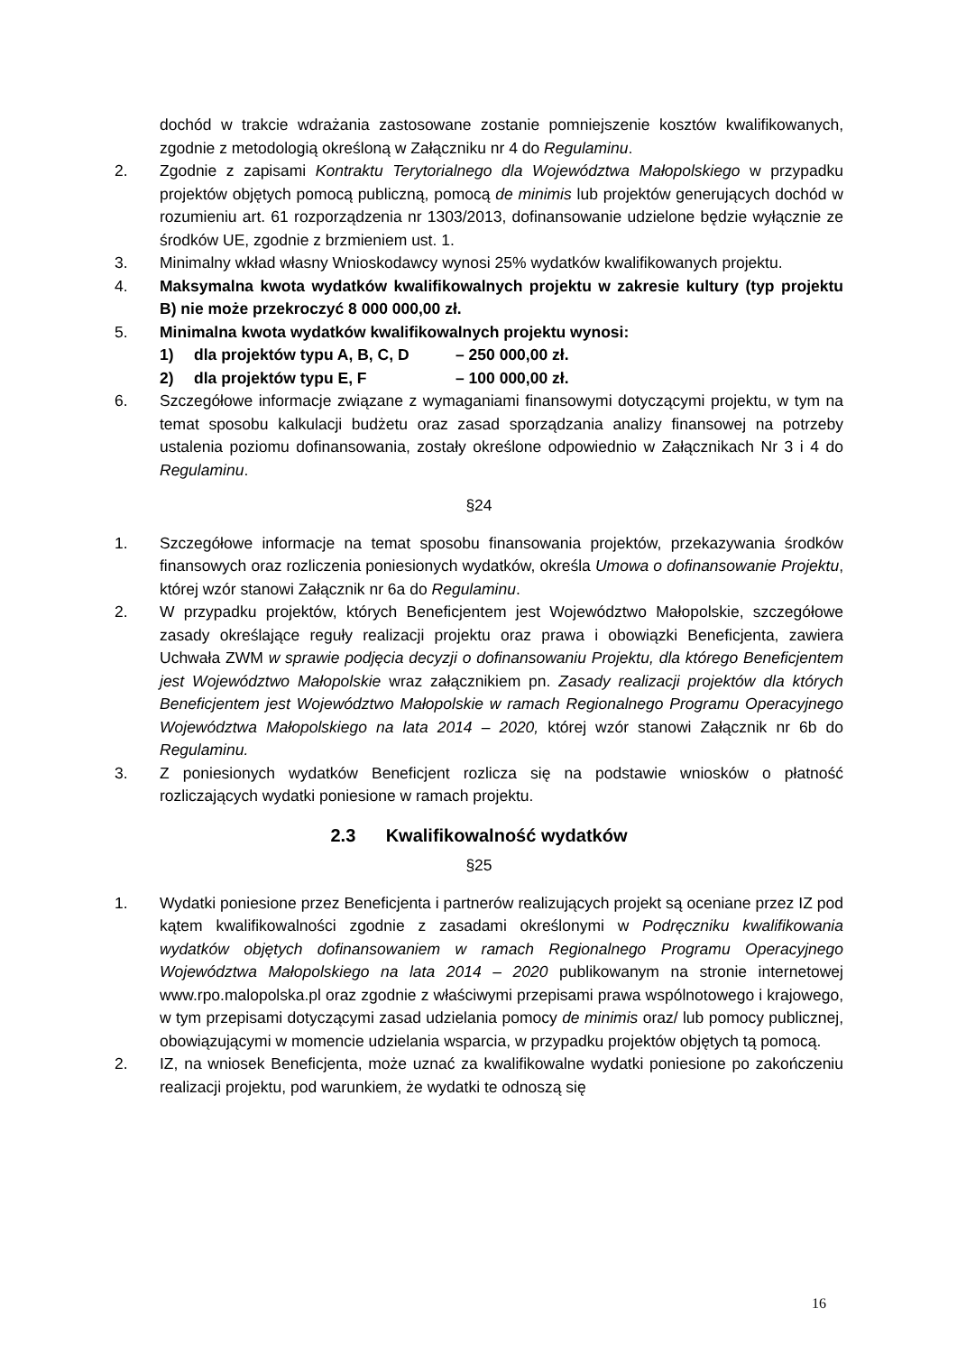dochód w trakcie wdrażania zastosowane zostanie pomniejszenie kosztów kwalifikowanych, zgodnie z metodologią określoną w Załączniku nr 4 do Regulaminu.
2. Zgodnie z zapisami Kontraktu Terytorialnego dla Województwa Małopolskiego w przypadku projektów objętych pomocą publiczną, pomocą de minimis lub projektów generujących dochód w rozumieniu art. 61 rozporządzenia nr 1303/2013, dofinansowanie udzielone będzie wyłącznie ze środków UE, zgodnie z brzmieniem ust. 1.
3. Minimalny wkład własny Wnioskodawcy wynosi 25% wydatków kwalifikowanych projektu.
4. Maksymalna kwota wydatków kwalifikowalnych projektu w zakresie kultury (typ projektu B) nie może przekroczyć 8 000 000,00 zł.
5. Minimalna kwota wydatków kwalifikowalnych projektu wynosi:
1) dla projektów typu A, B, C, D – 250 000,00 zł.
2) dla projektów typu E, F – 100 000,00 zł.
6. Szczegółowe informacje związane z wymaganiami finansowymi dotyczącymi projektu, w tym na temat sposobu kalkulacji budżetu oraz zasad sporządzania analizy finansowej na potrzeby ustalenia poziomu dofinansowania, zostały określone odpowiednio w Załącznikach Nr 3 i 4 do Regulaminu.
§24
1. Szczegółowe informacje na temat sposobu finansowania projektów, przekazywania środków finansowych oraz rozliczenia poniesionych wydatków, określa Umowa o dofinansowanie Projektu, której wzór stanowi Załącznik nr 6a do Regulaminu.
2. W przypadku projektów, których Beneficjentem jest Województwo Małopolskie, szczegółowe zasady określające reguły realizacji projektu oraz prawa i obowiązki Beneficjenta, zawiera Uchwała ZWM w sprawie podjęcia decyzji o dofinansowaniu Projektu, dla którego Beneficjentem jest Województwo Małopolskie wraz załącznikiem pn. Zasady realizacji projektów dla których Beneficjentem jest Województwo Małopolskie w ramach Regionalnego Programu Operacyjnego Województwa Małopolskiego na lata 2014 – 2020, której wzór stanowi Załącznik nr 6b do Regulaminu.
3. Z poniesionych wydatków Beneficjent rozlicza się na podstawie wniosków o płatność rozliczających wydatki poniesione w ramach projektu.
2.3 Kwalifikowalność wydatków
§25
1. Wydatki poniesione przez Beneficjenta i partnerów realizujących projekt są oceniane przez IZ pod kątem kwalifikowalności zgodnie z zasadami określonymi w Podręczniku kwalifikowania wydatków objętych dofinansowaniem w ramach Regionalnego Programu Operacyjnego Województwa Małopolskiego na lata 2014 – 2020 publikowanym na stronie internetowej www.rpo.malopolska.pl oraz zgodnie z właściwymi przepisami prawa wspólnotowego i krajowego, w tym przepisami dotyczącymi zasad udzielania pomocy de minimis oraz/ lub pomocy publicznej, obowiązującymi w momencie udzielania wsparcia, w przypadku projektów objętych tą pomocą.
2. IZ, na wniosek Beneficjenta, może uznać za kwalifikowalne wydatki poniesione po zakończeniu realizacji projektu, pod warunkiem, że wydatki te odnoszą się
16